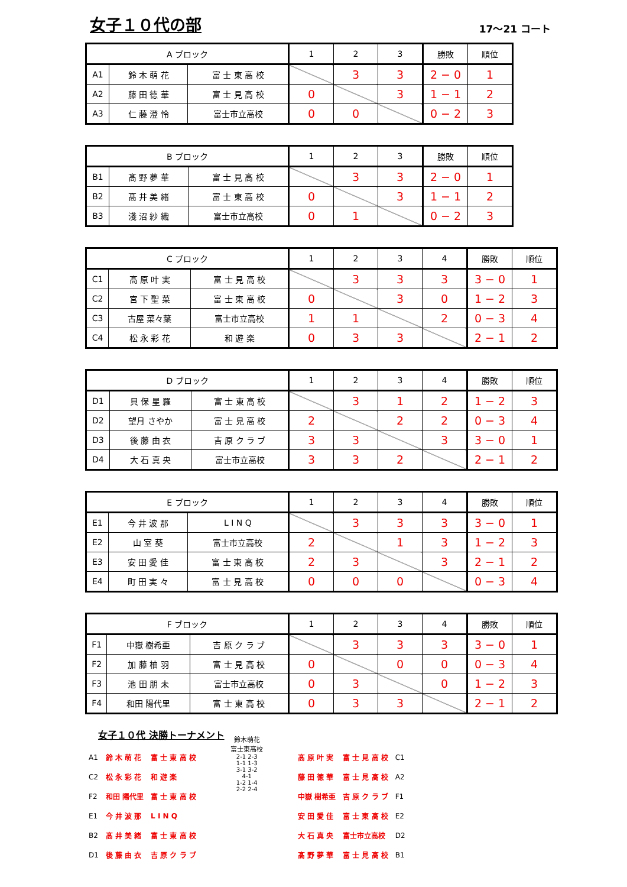女子１０代の部
17～21 コート
| A ブロック | | | 1 | 2 | 3 | 勝敗 | 順位 |
| --- | --- | --- | --- | --- | --- | --- | --- |
| A1 | 鈴 木 萌 花 | 富 士 東 高 校 | | 3 | 3 | 2 − 0 | 1 |
| A2 | 藤 田 徳 華 | 富 士 見 高 校 | 0 | | 3 | 1 − 1 | 2 |
| A3 | 仁 藤 澄 怜 | 富士市立高校 | 0 | 0 | | 0 − 2 | 3 |
| B ブロック | | | 1 | 2 | 3 | 勝敗 | 順位 |
| --- | --- | --- | --- | --- | --- | --- | --- |
| B1 | 髙 野 夢 華 | 富 士 見 高 校 | | 3 | 3 | 2 − 0 | 1 |
| B2 | 髙 井 美 緒 | 富 士 東 高 校 | 0 | | 3 | 1 − 1 | 2 |
| B3 | 淺 沼 紗 織 | 富士市立高校 | 0 | 1 | | 0 − 2 | 3 |
| C ブロック | | | 1 | 2 | 3 | 4 | 勝敗 | 順位 |
| --- | --- | --- | --- | --- | --- | --- | --- | --- |
| C1 | 髙 原 叶 実 | 富 士 見 高 校 | | 3 | 3 | 3 | 3 − 0 | 1 |
| C2 | 宮 下 聖 菜 | 富 士 東 高 校 | 0 | | 3 | 0 | 1 − 2 | 3 |
| C3 | 古屋 菜々葉 | 富士市立高校 | 1 | 1 | | 2 | 0 − 3 | 4 |
| C4 | 松 永 彩 花 | 和 遊 楽 | 0 | 3 | 3 | | 2 − 1 | 2 |
| D ブロック | | | 1 | 2 | 3 | 4 | 勝敗 | 順位 |
| --- | --- | --- | --- | --- | --- | --- | --- | --- |
| D1 | 貝 保 星 羅 | 富 士 東 高 校 | | 3 | 1 | 2 | 1 − 2 | 3 |
| D2 | 望月 さやか | 富 士 見 高 校 | 2 | | 2 | 2 | 0 − 3 | 4 |
| D3 | 後 藤 由 衣 | 吉 原 ク ラ ブ | 3 | 3 | | 3 | 3 − 0 | 1 |
| D4 | 大 石 真 央 | 富士市立高校 | 3 | 3 | 2 | | 2 − 1 | 2 |
| E ブロック | | | 1 | 2 | 3 | 4 | 勝敗 | 順位 |
| --- | --- | --- | --- | --- | --- | --- | --- | --- |
| E1 | 今 井 波 那 | L I N Q | | 3 | 3 | 3 | 3 − 0 | 1 |
| E2 | 山 室 葵 | 富士市立高校 | 2 | | 1 | 3 | 1 − 2 | 3 |
| E3 | 安 田 愛 佳 | 富 士 東 高 校 | 2 | 3 | | 3 | 2 − 1 | 2 |
| E4 | 町 田 実 々 | 富 士 見 高 校 | 0 | 0 | 0 | | 0 − 3 | 4 |
| F ブロック | | | 1 | 2 | 3 | 4 | 勝敗 | 順位 |
| --- | --- | --- | --- | --- | --- | --- | --- | --- |
| F1 | 中嶽 樹希亜 | 吉 原 ク ラ ブ | | 3 | 3 | 3 | 3 − 0 | 1 |
| F2 | 加 藤 柚 羽 | 富 士 見 高 校 | 0 | | 0 | 0 | 0 − 3 | 4 |
| F3 | 池 田 朋 未 | 富士市立高校 | 0 | 3 | | 0 | 1 − 2 | 3 |
| F4 | 和田 陽代里 | 富 士 東 高 校 | 0 | 3 | 3 | | 2 − 1 | 2 |
女子１０代 決勝トーナメント
| A1 | 鈴 木 萌 花 | 富 士 東 高 校 |
| C2 | 松 永 彩 花 | 和 遊 楽 |
| F2 | 和田 陽代里 | 富 士 東 高 校 |
| E1 | 今 井 波 那 | L I N Q |
| B2 | 髙 井 美 緒 | 富 士 東 高 校 |
| D1 | 後 藤 由 衣 | 吉 原 ク ラ ブ |
鈴木萌花
富士東高校
2-1 2-3
1-1 1-3
3-1 3-2
4-1
1-2 1-4
2-2 2-4
| 髙 原 叶 実 | 富 士 見 高 校 | C1 |
| 藤 田 徳 華 | 富 士 見 高 校 | A2 |
| 中嶽 樹希亜 | 吉 原 ク ラ ブ | F1 |
| 安 田 愛 佳 | 富 士 東 高 校 | E2 |
| 大 石 真 央 | 富士市立高校 | D2 |
| 髙 野 夢 華 | 富 士 見 高 校 | B1 |